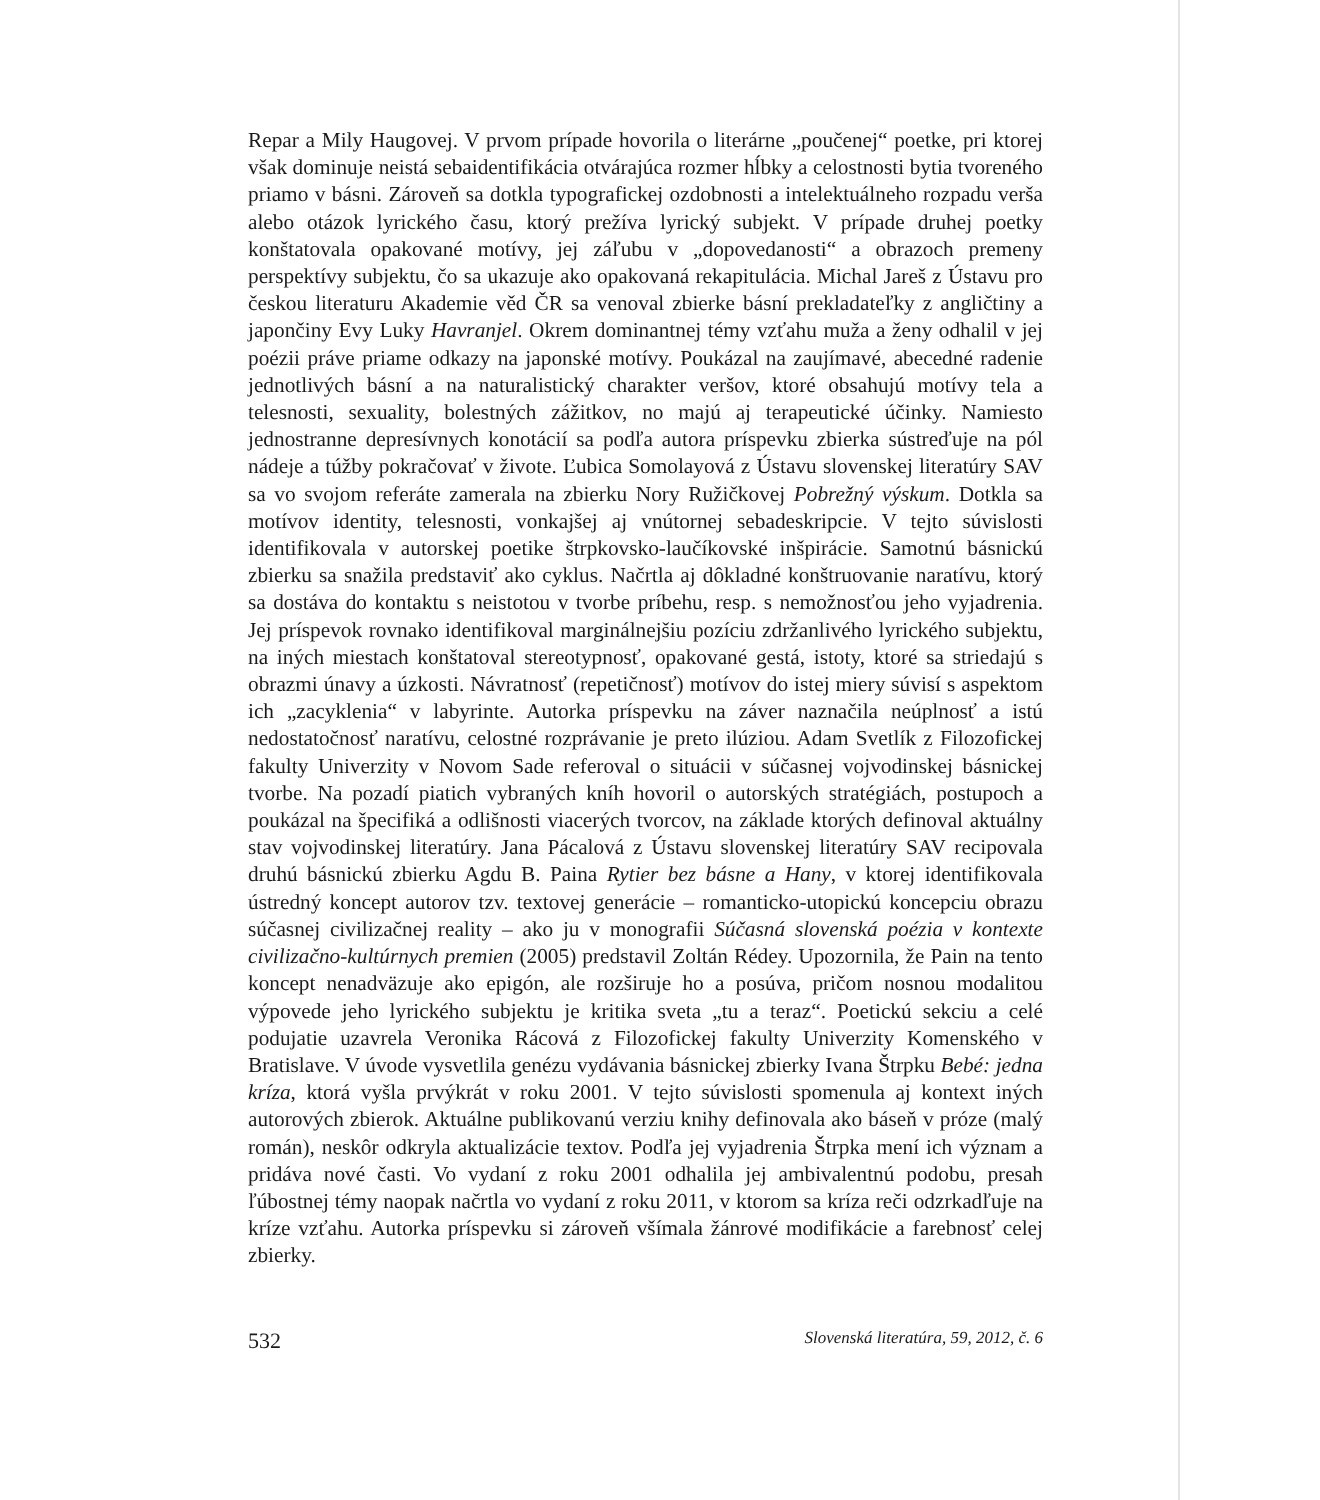Repar a Mily Haugovej. V prvom prípade hovorila o literárne „poučenej“ poetke, pri ktorej však dominuje neistá sebaidentifikácia otvárajúca rozmer hĺbky a celostnosti bytia tvoreného priamo v básni. Zároveň sa dotkla typografickej ozdobnosti a intelektuálneho rozpadu verša alebo otázok lyrického času, ktorý prežíva lyrický subjekt. V prípade druhej poetky konštatovala opakované motívy, jej záľubu v „dopovedanosti“ a obrazoch premeny perspektívy subjektu, čo sa ukazuje ako opakovaná rekapitulácia. Michal Jareš z Ústavu pro českou literaturu Akademie věd ČR sa venoval zbierke básní prekladateľky z angličtiny a japončiny Evy Luky Havranjel. Okrem dominantnej témy vzťahu muža a ženy odhalil v jej poézii práve priame odkazy na japonské motívy. Poukázal na zaujímavé, abecedné radenie jednotlivých básní a na naturalistický charakter veršov, ktoré obsahujú motívy tela a telesnosti, sexuality, bolestných zážitkov, no majú aj terapeutické účinky. Namiesto jednostranne depresívnych konotácií sa podľa autora príspevku zbierka sústreďuje na pól nádeje a túžby pokračovať v živote. Ľubica Somolayová z Ústavu slovenskej literatúry SAV sa vo svojom referáte zamerala na zbierku Nory Ružičkovej Pobrežný výskum. Dotkla sa motívov identity, telesnosti, vonkajšej aj vnútornej sebadeskripcie. V tejto súvislosti identifikovala v autorskej poetike štrpkovsko-laučíkovské inšpirácie. Samotnú básnickú zbierku sa snažila predstaviť ako cyklus. Načrtla aj dôkladné konštruovanie naratívu, ktorý sa dostáva do kontaktu s neistotou v tvorbe príbehu, resp. s nemožnosťou jeho vyjadrenia. Jej príspevok rovnako identifikoval marginálnejšiu pozíciu zdržanlivého lyrického subjektu, na iných miestach konštatoval stereotypnosť, opakované gestá, istoty, ktoré sa striedajú s obrazmi únavy a úzkosti. Návratnosť (repetičnosť) motívov do istej miery súvisí s aspektom ich „zacyklenia“ v labyrinte. Autorka príspevku na záver naznačila neúplnosť a istú nedostatočnosť naratívu, celostné rozprávanie je preto ilúziou. Adam Svetlík z Filozofickej fakulty Univerzity v Novom Sade referoval o situácii v súčasnej vojvodinskej básnickej tvorbe. Na pozadí piatich vybraných kníh hovoril o autorských stratégiách, postupoch a poukázal na špecifiká a odlišnosti viacerých tvorcov, na základe ktorých definoval aktuálny stav vojvodinskej literatúry. Jana Pácalová z Ústavu slovenskej literatúry SAV recipovala druhú básnickú zbierku Agdu B. Paina Rytier bez básne a Hany, v ktorej identifikovala ústredný koncept autorov tzv. textovej generácie – romanticko-utopickú koncepciu obrazu súčasnej civilizačnej reality – ako ju v monografii Súčasná slovenská poézia v kontexte civilizačno-kultúrnych premien (2005) predstavil Zoltán Rédey. Upozornila, že Pain na tento koncept nenadväzuje ako epigón, ale rozširuje ho a posúva, pričom nosnou modalitou výpovede jeho lyrického subjektu je kritika sveta „tu a teraz“. Poetickú sekciu a celé podujatie uzavrela Veronika Rácová z Filozofickej fakulty Univerzity Komenského v Bratislave. V úvode vysvetlila genézu vydávania básnickej zbierky Ivana Štrpku Bebé: jedna kríza, ktorá vyšla prvýkrát v roku 2001. V tejto súvislosti spomenula aj kontext iných autorových zbierok. Aktuálne publikovanú verziu knihy definovala ako báseň v próze (malý román), neskôr odkryla aktualizácie textov. Podľa jej vyjadrenia Štrpka mení ich význam a pridáva nové časti. Vo vydaní z roku 2001 odhalila jej ambivalentnú podobu, presah ľúbostnej témy naopak načrtla vo vydaní z roku 2011, v ktorom sa kríza reči odzrkadľuje na krízе vzťahu. Autorka príspevku si zároveň všímala žánrové modifikácie a farebnosť celej zbierky.
532 Slovenská literatúra, 59, 2012, č. 6